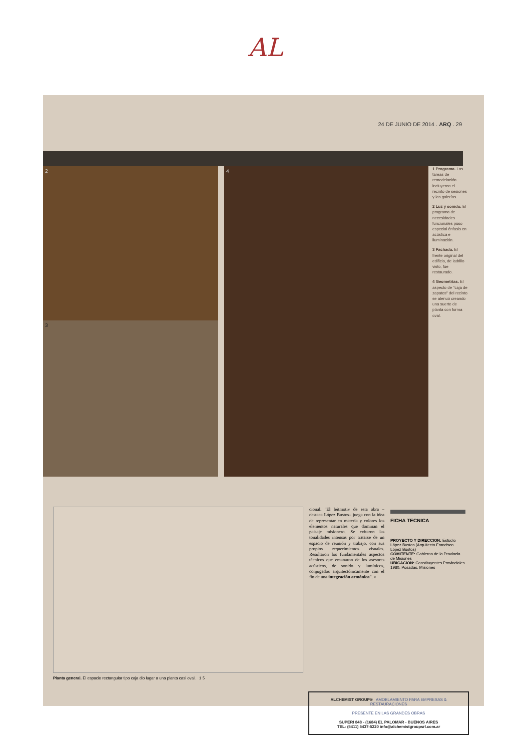AL
24 DE JUNIO DE 2014 . ARQ . 29
2
3
4
1 Programa. Las tareas de remodelación incluyeron el recinto de sesiones y las galerías.
2 Luz y sonido. El programa de necesidades funcionales puso especial énfasis en acústica e iluminación.
3 Fachada. El frente original del edificio, de ladrillo visto, fue restaurado.
4 Geometrías. El aspecto de "caja de zapatos" del recinto se atenuó creando una suerte de planta con forma oval.
Planta general. El espacio rectangular tipo caja dio lugar a una planta casi oval. 1 5
cional. "El leitmotiv de esta obra –destaca López Bustos– juega con la idea de representar en materia y colores los elementos naturales que dominan el paisaje misionero. Se evitaron las tonalidades intensas por tratarse de un espacio de reunión y trabajo, con sus propios requerimientos visuales. Resultaron los fundamentales aspectos técnicos que emanaron de los asesores acústicos, de sonido y lumínicos, conjugados arquitectónicamente con el fin de una integración armónica". «
FICHA TECNICA
PROYECTO Y DIRECCION: Estudio López Bustos (Arquitecto Francisco López Bustos)
COMITENTE: Gobierno de la Provincia de Misiones
UBICACIÓN: Constituyentes Provinciales 1980, Posadas, Misiones
ALCHEMIST GROUP® AMOBLAMIENTO PARA EMPRESAS & RESTAURACIONES
PRESENTE EN LAS GRANDES OBRAS
SUPERI 848 - (1684) EL PALOMAR - BUENOS AIRES
TEL: (5411) 5437-5220 info@alchemistgroupsrl.com.ar